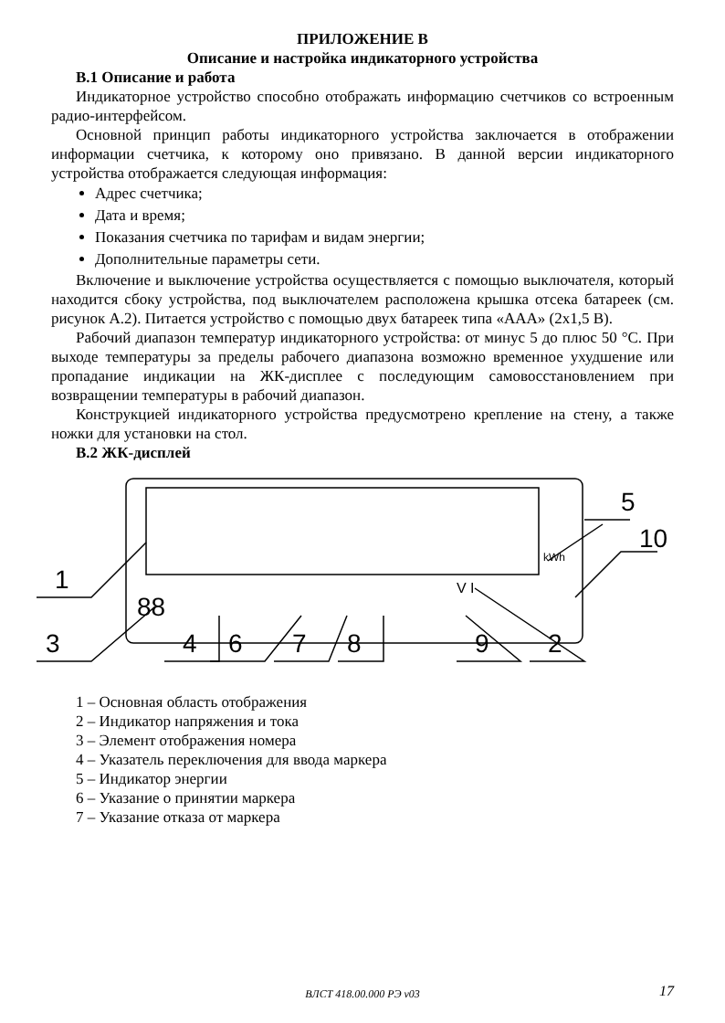ПРИЛОЖЕНИЕ В
Описание и настройка индикаторного устройства
В.1 Описание и работа
Индикаторное устройство способно отображать информацию счетчиков со встроенным радио-интерфейсом.
Основной принцип работы индикаторного устройства заключается в отображении информации счетчика, к которому оно привязано. В данной версии индикаторного устройства отображается следующая информация:
Адрес счетчика;
Дата и время;
Показания счетчика по тарифам и видам энергии;
Дополнительные параметры сети.
Включение и выключение устройства осуществляется с помощью выключателя, который находится сбоку устройства, под выключателем расположена крышка отсека батареек (см. рисунок А.2). Питается устройство с помощью двух батареек типа «ААА» (2х1,5 В).
Рабочий диапазон температур индикаторного устройства: от минус 5 до плюс 50 °С. При выходе температуры за пределы рабочего диапазона возможно временное ухудшение или пропадание индикации на ЖК-дисплее с последующим самовосстановлением при возвращении температуры в рабочий диапазон.
Конструкцией индикаторного устройства предусмотрено крепление на стену, а также ножки для установки на стол.
В.2 ЖК-дисплей
1
5
10
kWh
3
4
6
7
8
9
2
88
V I
1 – Основная область отображения
2 – Индикатор напряжения и тока
3 – Элемент отображения номера
4 – Указатель переключения для ввода маркера
5 – Индикатор энергии
6 – Указание о принятии маркера
7 – Указание отказа от маркера
ВЛСТ 418.00.000 РЭ v03 17